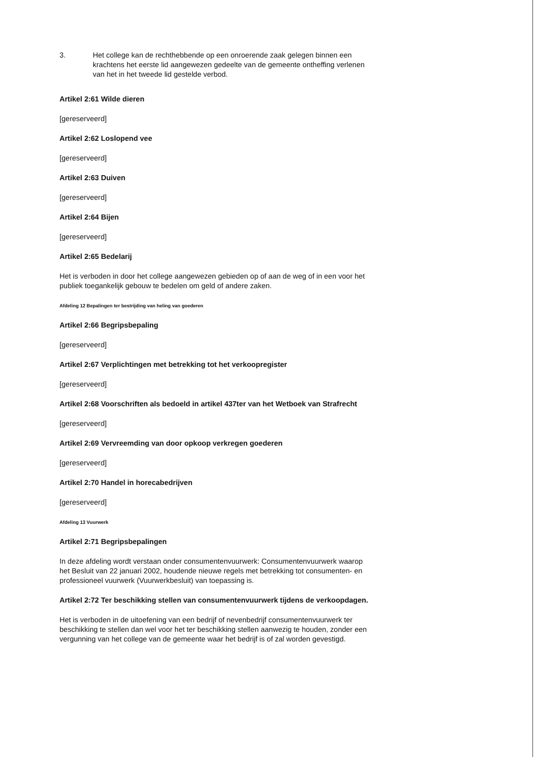3. Het college kan de rechthebbende op een onroerende zaak gelegen binnen een krachtens het eerste lid aangewezen gedeelte van de gemeente ontheffing verlenen van het in het tweede lid gestelde verbod.
Artikel 2:61 Wilde dieren
[gereserveerd]
Artikel 2:62 Loslopend vee
[gereserveerd]
Artikel 2:63 Duiven
[gereserveerd]
Artikel 2:64 Bijen
[gereserveerd]
Artikel 2:65 Bedelarij
Het is verboden in door het college aangewezen gebieden op of aan de weg of in een voor het publiek toegankelijk gebouw te bedelen om geld of andere zaken.
Afdeling 12 Bepalingen ter bestrijding van heling van goederen
Artikel 2:66 Begripsbepaling
[gereserveerd]
Artikel 2:67 Verplichtingen met betrekking tot het verkoopregister
[gereserveerd]
Artikel 2:68 Voorschriften als bedoeld in artikel 437ter van het Wetboek van Strafrecht
[gereserveerd]
Artikel 2:69 Vervreemding van door opkoop verkregen goederen
[gereserveerd]
Artikel 2:70 Handel in horecabedrijven
[gereserveerd]
Afdeling 13 Vuurwerk
Artikel 2:71 Begripsbepalingen
In deze afdeling wordt verstaan onder consumentenvuurwerk: Consumentenvuurwerk waarop het Besluit van 22 januari 2002, houdende nieuwe regels met betrekking tot consumenten- en professioneel vuurwerk (Vuurwerkbesluit) van toepassing is.
Artikel 2:72 Ter beschikking stellen van consumentenvuurwerk tijdens de verkoopdagen.
Het is verboden in de uitoefening van een bedrijf of nevenbedrijf consumentenvuurwerk ter beschikking te stellen dan wel voor het ter beschikking stellen aanwezig te houden, zonder een vergunning van het college van de gemeente waar het bedrijf is of zal worden gevestigd.